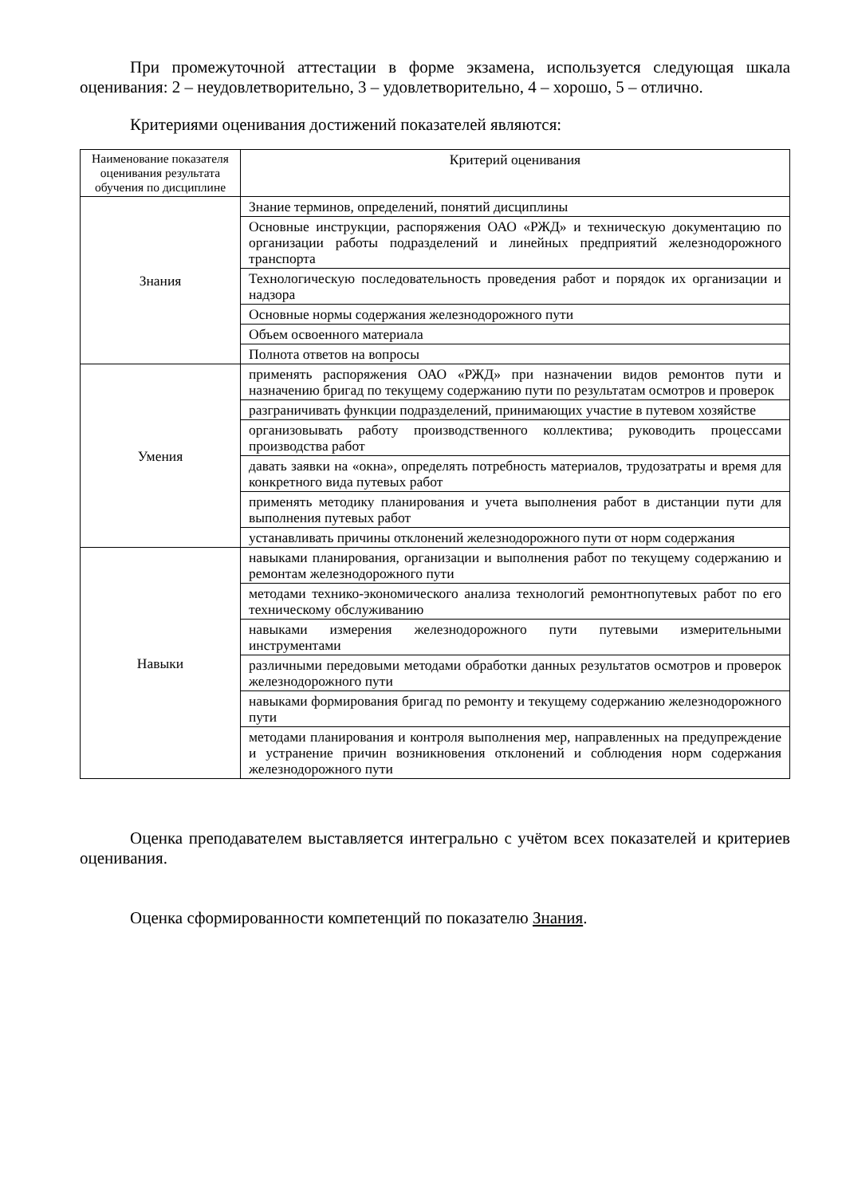При промежуточной аттестации в форме экзамена, используется следующая шкала оценивания: 2 – неудовлетворительно, 3 – удовлетворительно, 4 – хорошо, 5 – отлично.
Критериями оценивания достижений показателей являются:
| Наименование показателя оценивания результата обучения по дисциплине | Критерий оценивания |
| --- | --- |
| Знания | Знание терминов, определений, понятий дисциплины |
| | Основные инструкции, распоряжения ОАО «РЖД» и техническую документацию по организации работы подразделений и линейных предприятий железнодорожного транспорта |
| | Технологическую последовательность проведения работ и порядок их организации и надзора |
| | Основные нормы содержания железнодорожного пути |
| | Объем освоенного материала |
| | Полнота ответов на вопросы |
| Умения | применять распоряжения ОАО «РЖД» при назначении видов ремонтов пути и назначению бригад по текущему содержанию пути по результатам осмотров и проверок |
| | разграничивать функции подразделений, принимающих участие в путевом хозяйстве |
| | организовывать работу производственного коллектива; руководить процессами производства работ |
| | давать заявки на «окна», определять потребность материалов, трудозатраты и время для конкретного вида путевых работ |
| | применять методику планирования и учета выполнения работ в дистанции пути для выполнения путевых работ |
| | устанавливать причины отклонений железнодорожного пути от норм содержания |
| Навыки | навыками планирования, организации и выполнения работ по текущему содержанию и ремонтам железнодорожного пути |
| | методами технико-экономического анализа технологий ремонтнопутевых работ по его техническому обслуживанию |
| | навыками измерения железнодорожного пути путевыми измерительными инструментами |
| | различными передовыми методами обработки данных результатов осмотров и проверок железнодорожного пути |
| | навыками формирования бригад по ремонту и текущему содержанию железнодорожного пути |
| | методами планирования и контроля выполнения мер, направленных на предупреждение и устранение причин возникновения отклонений и соблюдения норм содержания железнодорожного пути |
Оценка преподавателем выставляется интегрально с учётом всех показателей и критериев оценивания.
Оценка сформированности компетенций по показателю Знания.